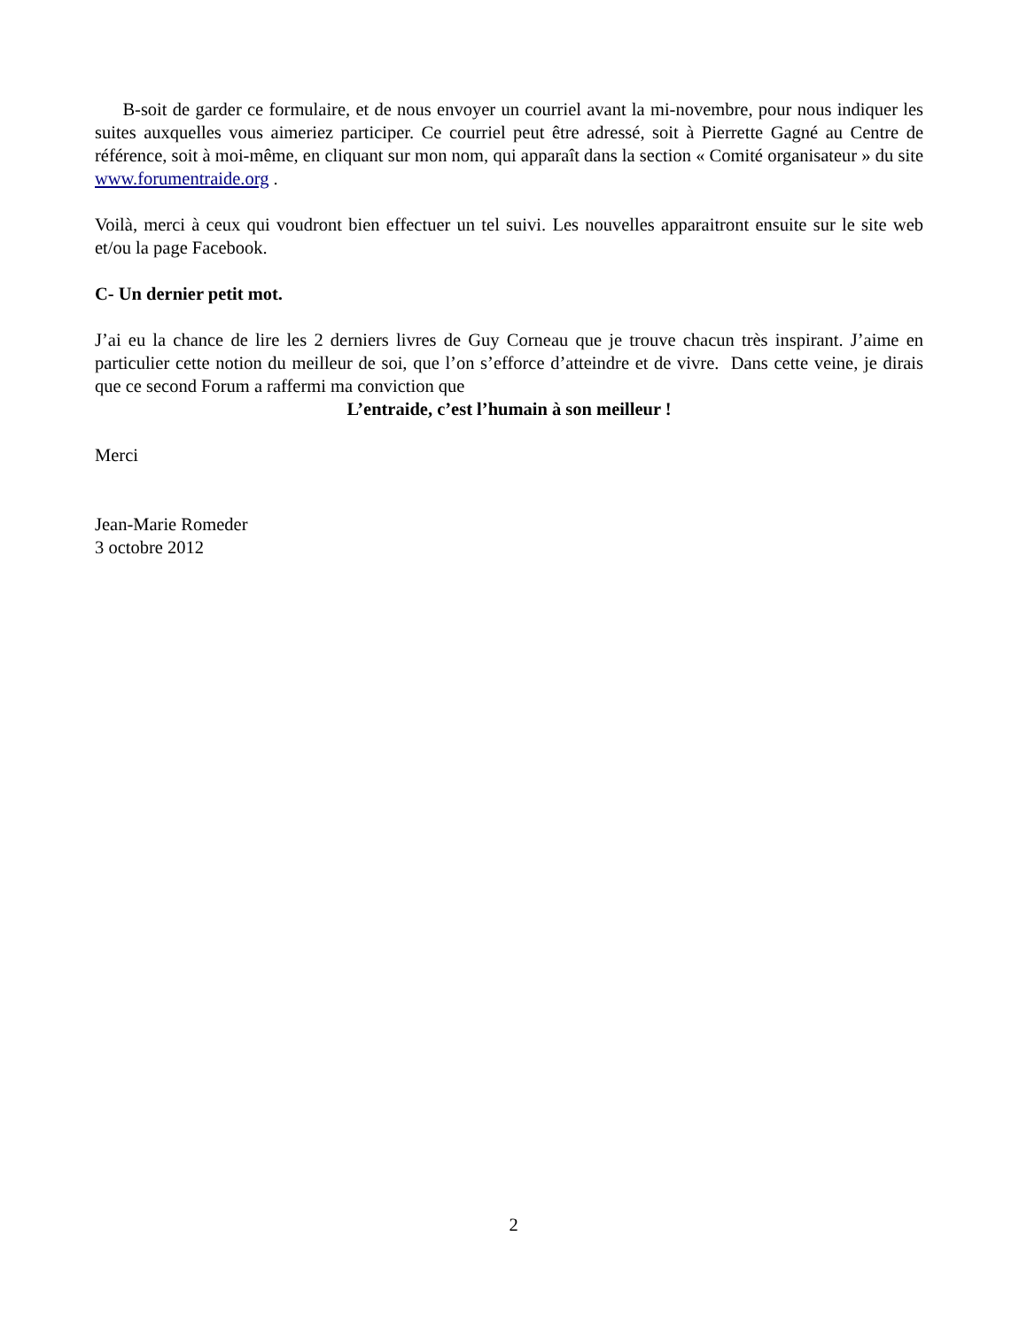B-soit de garder ce formulaire, et de nous envoyer un courriel avant la mi-novembre, pour nous indiquer les suites auxquelles vous aimeriez participer. Ce courriel peut être adressé, soit à Pierrette Gagné au Centre de référence, soit à moi-même, en cliquant sur mon nom, qui apparaît dans la section « Comité organisateur » du site www.forumentraide.org .
Voilà, merci à ceux qui voudront bien effectuer un tel suivi. Les nouvelles apparaitront ensuite sur le site web et/ou la page Facebook.
C- Un dernier petit mot.
J’ai eu la chance de lire les 2 derniers livres de Guy Corneau que je trouve chacun très inspirant. J’aime en particulier cette notion du meilleur de soi, que l’on s’efforce d’atteindre et de vivre. Dans cette veine, je dirais que ce second Forum a raffermi ma conviction que
L’entraide, c’est l’humain à son meilleur !
Merci
Jean-Marie Romeder
3 octobre 2012
2